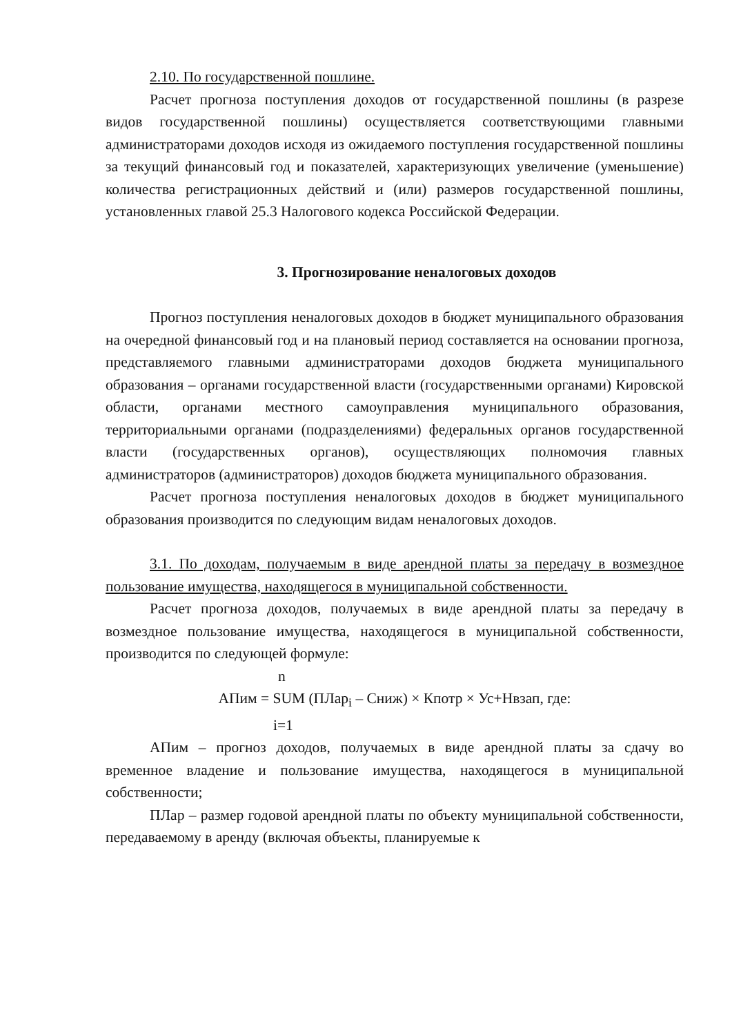2.10. По государственной пошлине.
Расчет прогноза поступления доходов от государственной пошлины (в разрезе видов государственной пошлины) осуществляется соответствующими главными администраторами доходов исходя из ожидаемого поступления государственной пошлины за текущий финансовый год и показателей, характеризующих увеличение (уменьшение) количества регистрационных действий и (или) размеров государственной пошлины, установленных главой 25.3 Налогового кодекса Российской Федерации.
3. Прогнозирование неналоговых доходов
Прогноз поступления неналоговых доходов в бюджет муниципального образования на очередной финансовый год и на плановый период составляется на основании прогноза, представляемого главными администраторами доходов бюджета муниципального образования – органами государственной власти (государственными органами) Кировской области, органами местного самоуправления муниципального образования, территориальными органами (подразделениями) федеральных органов государственной власти (государственных органов), осуществляющих полномочия главных администраторов (администраторов) доходов бюджета муниципального образования.
Расчет прогноза поступления неналоговых доходов в бюджет муниципального образования производится по следующим видам неналоговых доходов.
3.1. По доходам, получаемым в виде арендной платы за передачу в возмездное пользование имущества, находящегося в муниципальной собственности.
Расчет прогноза доходов, получаемых в виде арендной платы за передачу в возмездное пользование имущества, находящегося в муниципальной собственности, производится по следующей формуле:
n
АПим = SUM (ПЛар<sub>i</sub> – Сниж) × Кпотр × Ус+Нвзап, где:
i=1
АПим – прогноз доходов, получаемых в виде арендной платы за сдачу во временное владение и пользование имущества, находящегося в муниципальной собственности;
ПЛар – размер годовой арендной платы по объекту муниципальной собственности, передаваемому в аренду (включая объекты, планируемые к